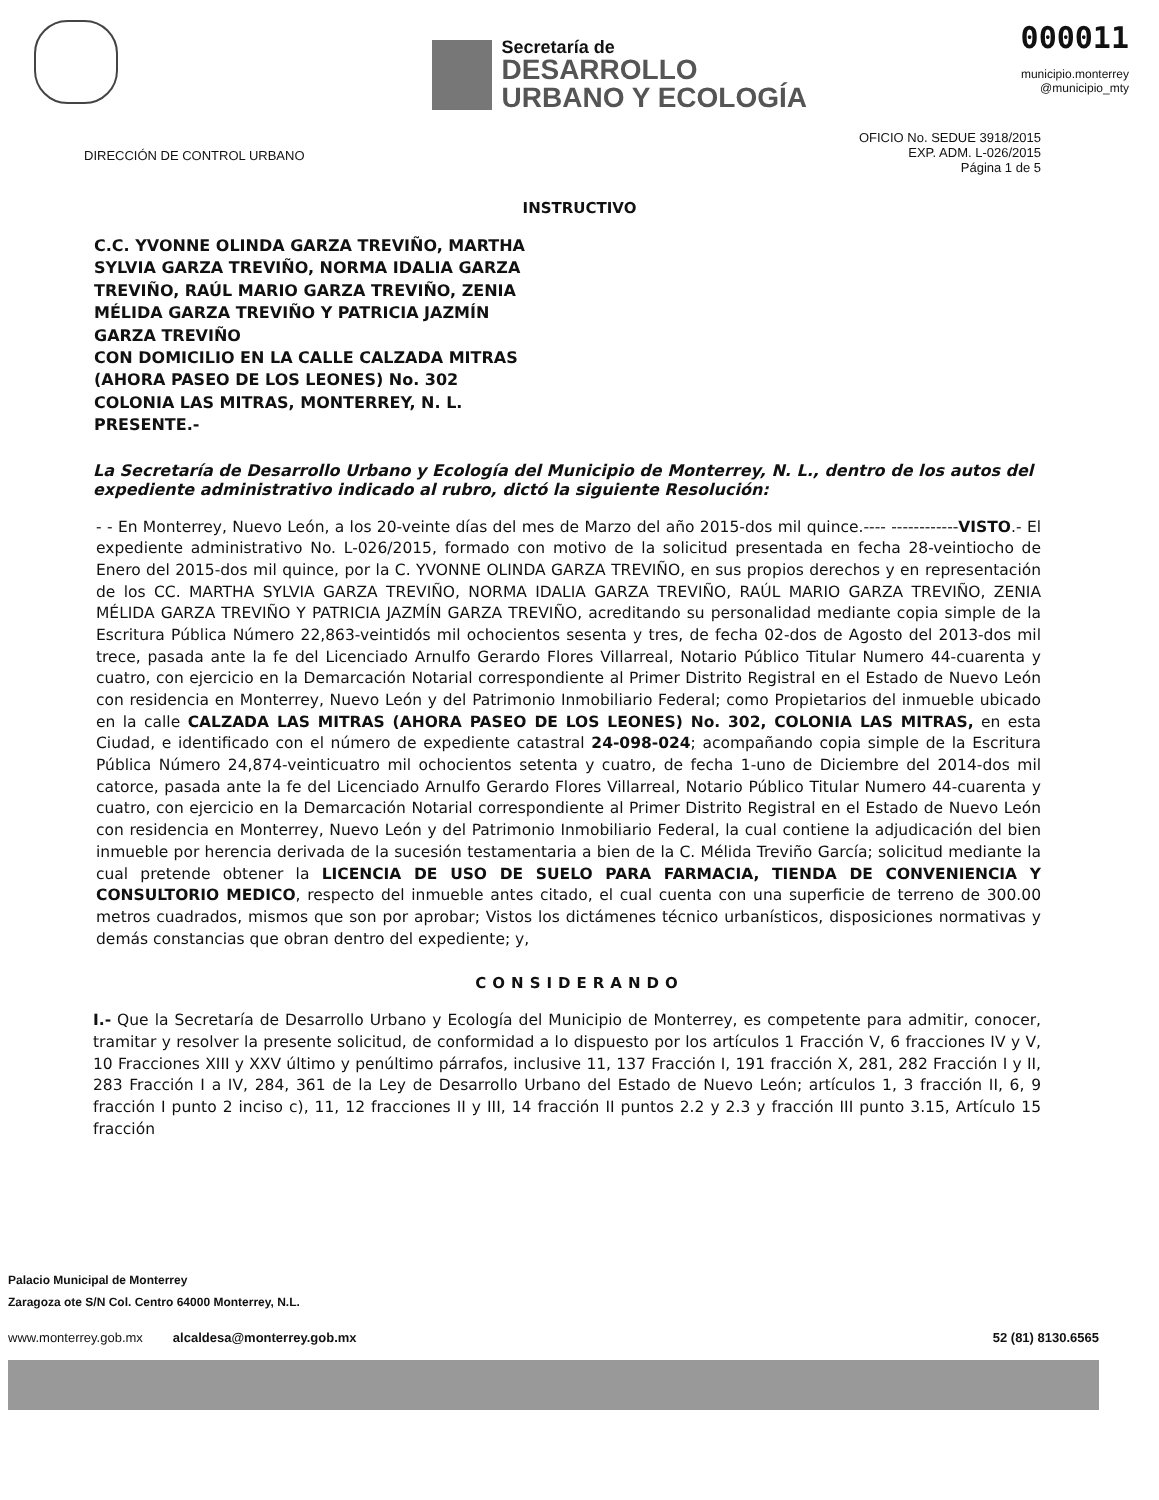Secretaría de
DESARROLLO
URBANO Y ECOLOGÍA
000011
municipio.monterrey
@municipio_mty
DIRECCIÓN DE CONTROL URBANO
OFICIO No. SEDUE 3918/2015
EXP. ADM. L-026/2015
Página 1 de 5
INSTRUCTIVO
C.C. YVONNE OLINDA GARZA TREVIÑO, MARTHA
SYLVIA GARZA TREVIÑO, NORMA IDALIA GARZA
TREVIÑO, RAÚL MARIO GARZA TREVIÑO, ZENIA
MÉLIDA GARZA TREVIÑO Y PATRICIA JAZMÍN
GARZA TREVIÑO
CON DOMICILIO EN LA CALLE CALZADA MITRAS
(AHORA PASEO DE LOS LEONES) No. 302
COLONIA LAS MITRAS, MONTERREY, N. L.
PRESENTE.-
La Secretaría de Desarrollo Urbano y Ecología del Municipio de Monterrey, N. L., dentro de los autos del expediente administrativo indicado al rubro, dictó la siguiente Resolución:
- - En Monterrey, Nuevo León, a los 20-veinte días del mes de Marzo del año 2015-dos mil quince.---- ------------VISTO.- El expediente administrativo No. L-026/2015, formado con motivo de la solicitud presentada en fecha 28-veintiocho de Enero del 2015-dos mil quince, por la C. YVONNE OLINDA GARZA TREVIÑO, en sus propios derechos y en representación de los CC. MARTHA SYLVIA GARZA TREVIÑO, NORMA IDALIA GARZA TREVIÑO, RAÚL MARIO GARZA TREVIÑO, ZENIA MÉLIDA GARZA TREVIÑO Y PATRICIA JAZMÍN GARZA TREVIÑO, acreditando su personalidad mediante copia simple de la Escritura Pública Número 22,863-veintidós mil ochocientos sesenta y tres, de fecha 02-dos de Agosto del 2013-dos mil trece, pasada ante la fe del Licenciado Arnulfo Gerardo Flores Villarreal, Notario Público Titular Numero 44-cuarenta y cuatro, con ejercicio en la Demarcación Notarial correspondiente al Primer Distrito Registral en el Estado de Nuevo León con residencia en Monterrey, Nuevo León y del Patrimonio Inmobiliario Federal; como Propietarios del inmueble ubicado en la calle CALZADA LAS MITRAS (AHORA PASEO DE LOS LEONES) No. 302, COLONIA LAS MITRAS, en esta Ciudad, e identificado con el número de expediente catastral 24-098-024; acompañando copia simple de la Escritura Pública Número 24,874-veinticuatro mil ochocientos setenta y cuatro, de fecha 1-uno de Diciembre del 2014-dos mil catorce, pasada ante la fe del Licenciado Arnulfo Gerardo Flores Villarreal, Notario Público Titular Numero 44-cuarenta y cuatro, con ejercicio en la Demarcación Notarial correspondiente al Primer Distrito Registral en el Estado de Nuevo León con residencia en Monterrey, Nuevo León y del Patrimonio Inmobiliario Federal, la cual contiene la adjudicación del bien inmueble por herencia derivada de la sucesión testamentaria a bien de la C. Mélida Treviño García; solicitud mediante la cual pretende obtener la LICENCIA DE USO DE SUELO PARA FARMACIA, TIENDA DE CONVENIENCIA Y CONSULTORIO MEDICO, respecto del inmueble antes citado, el cual cuenta con una superficie de terreno de 300.00 metros cuadrados, mismos que son por aprobar; Vistos los dictámenes técnico urbanísticos, disposiciones normativas y demás constancias que obran dentro del expediente; y,
CONSIDERANDO
I.- Que la Secretaría de Desarrollo Urbano y Ecología del Municipio de Monterrey, es competente para admitir, conocer, tramitar y resolver la presente solicitud, de conformidad a lo dispuesto por los artículos 1 Fracción V, 6 fracciones IV y V, 10 Fracciones XIII y XXV último y penúltimo párrafos, inclusive 11, 137 Fracción I, 191 fracción X, 281, 282 Fracción I y II, 283 Fracción I a IV, 284, 361 de la Ley de Desarrollo Urbano del Estado de Nuevo León; artículos 1, 3 fracción II, 6, 9 fracción I punto 2 inciso c), 11, 12 fracciones II y III, 14 fracción II puntos 2.2 y 2.3 y fracción III punto 3.15, Artículo 15 fracción
Palacio Municipal de Monterrey
Zaragoza ote S/N Col. Centro 64000 Monterrey, N.L.
www.monterrey.gob.mx alcaldesa@monterrey.gob.mx 52 (81) 8130.6565